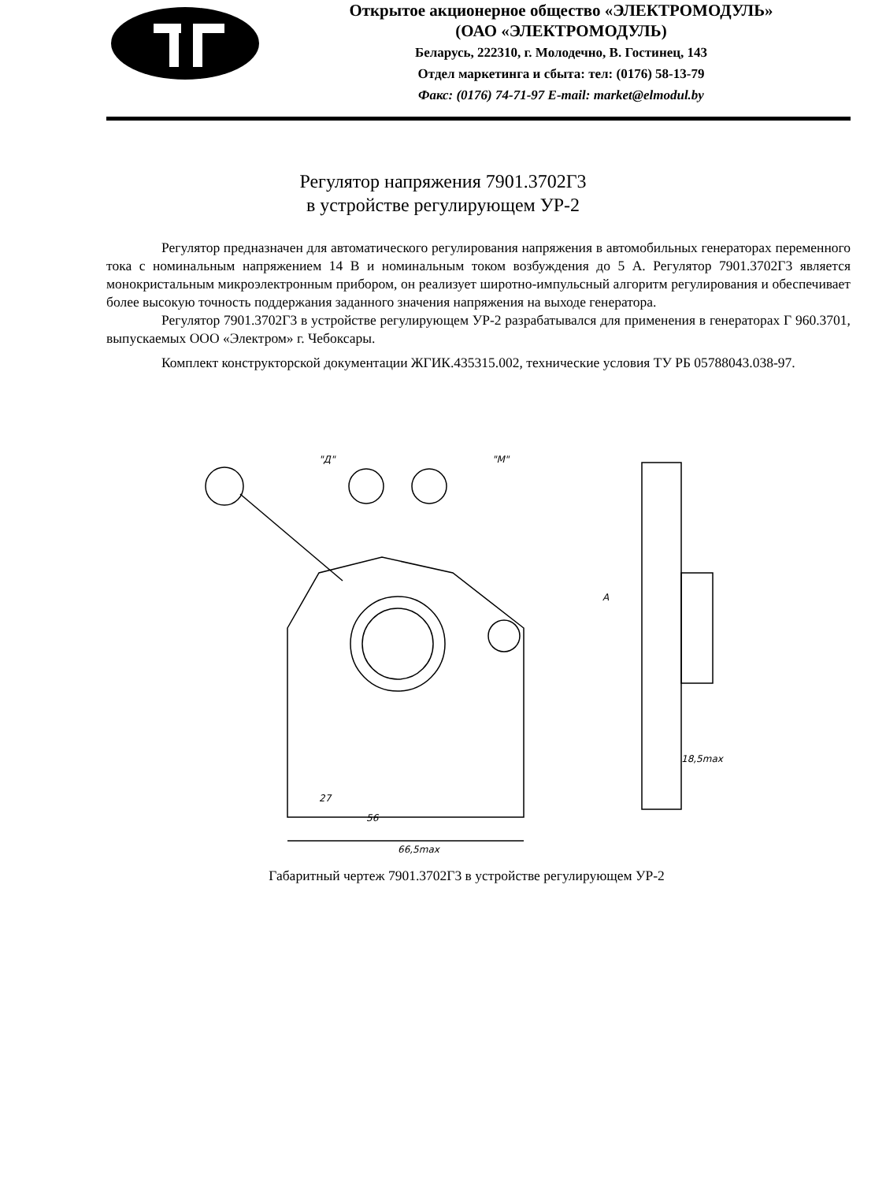Открытое акционерное общество «ЭЛЕКТРОМОДУЛЬ»
(ОАО «ЭЛЕКТРОМОДУЛЬ)
Беларусь, 222310, г. Молодечно, В. Гостинец, 143
Отдел маркетинга и сбыта: тел: (0176) 58-13-79
Факс: (0176) 74-71-97 E-mail: market@elmodul.by
Регулятор напряжения 7901.3702Г3
в устройстве регулирующем УР-2
Регулятор предназначен для автоматического регулирования напряжения в автомобильных генераторах переменного тока с номинальным напряжением 14 В и номинальным током возбуждения до 5 А. Регулятор 7901.3702Г3 является монокристальным микроэлектронным прибором, он реализует широтно-импульсный алгоритм регулирования и обеспечивает более высокую точность поддержания заданного значения напряжения на выходе генератора.
Регулятор 7901.3702Г3 в устройстве регулирующем УР-2 разрабатывался для применения в генераторах Г 960.3701, выпускаемых ООО «Электром» г. Чебоксары.
Комплект конструкторской документации ЖГИК.435315.002, технические условия ТУ РБ 05788043.038-97.
66,5max
56
27
18,5max
"M"
"Д"
A
Габаритный чертеж 7901.3702Г3 в устройстве регулирующем УР-2